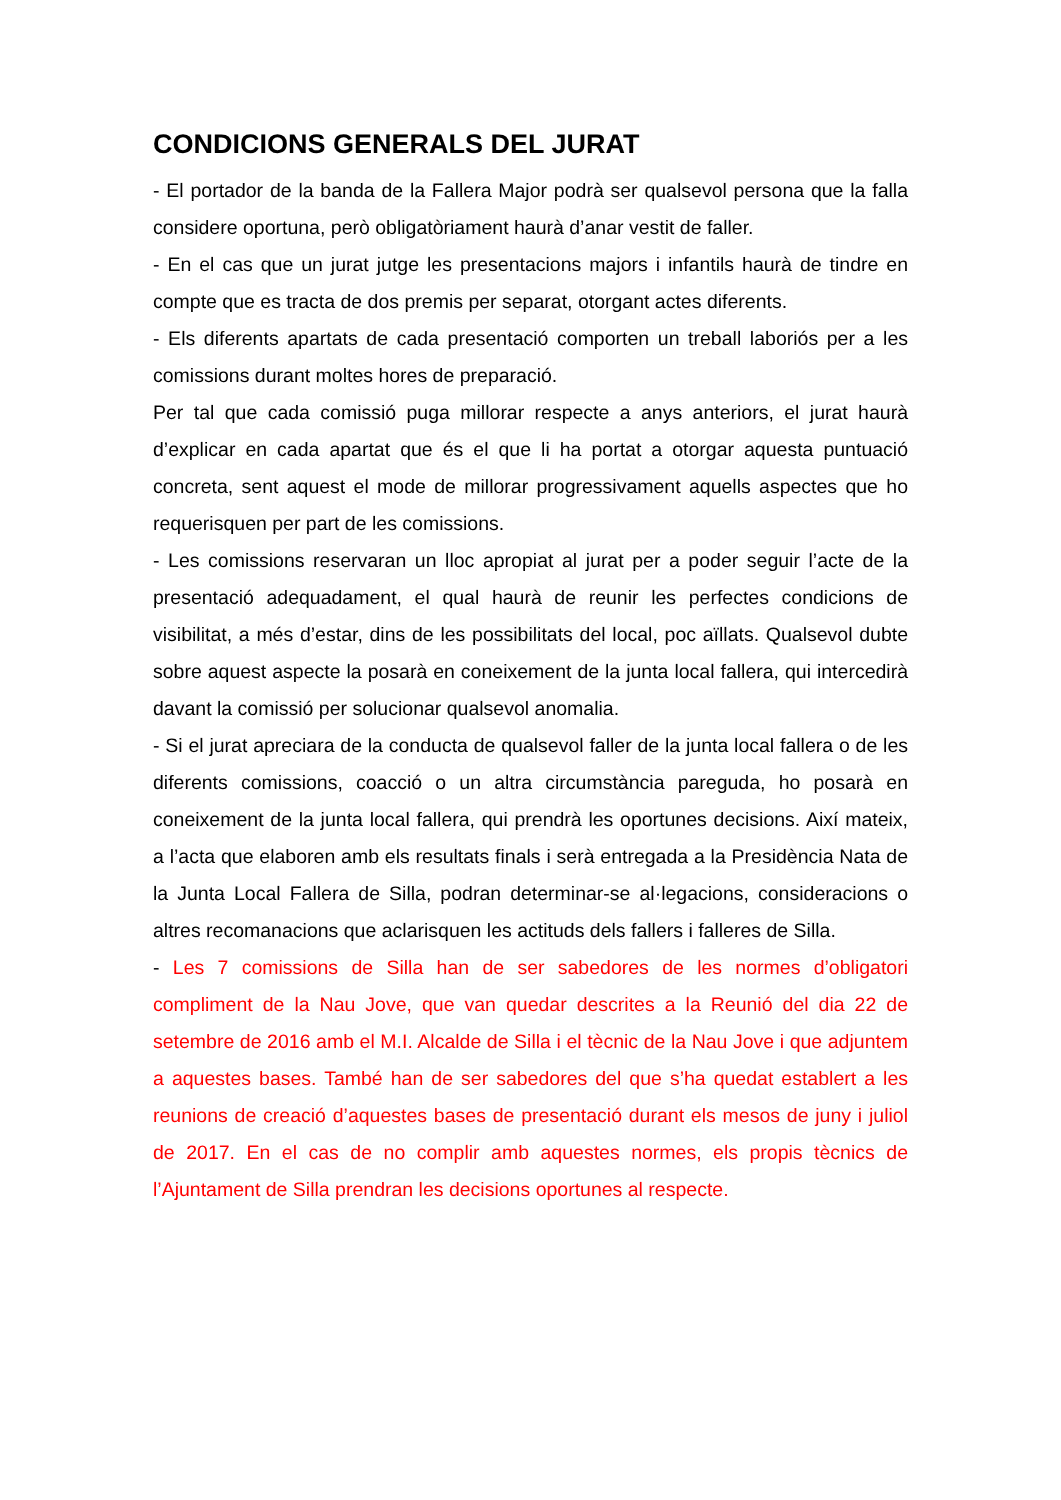CONDICIONS GENERALS DEL JURAT
- El portador de la banda de la Fallera Major podrà ser qualsevol persona que la falla considere oportuna, però obligatòriament haurà d’anar vestit de faller.
- En el cas que un jurat jutge les presentacions majors i infantils haurà de tindre en compte que es tracta de dos premis per separat, otorgant actes diferents.
- Els diferents apartats de cada presentació comporten un treball laboriós per a les comissions durant moltes hores de preparació.
Per tal que cada comissió puga millorar respecte a anys anteriors, el jurat haurà d’explicar en cada apartat que és el que li ha portat a otorgar aquesta puntuació concreta, sent aquest el mode de millorar progressivament aquells aspectes que ho requerisquen per part de les comissions.
- Les comissions reservaran un lloc apropiat al jurat per a poder seguir l’acte de la presentació adequadament, el qual haurà de reunir les perfectes condicions de visibilitat, a més d’estar, dins de les possibilitats del local, poc aïllats. Qualsevol dubte sobre aquest aspecte la posarà en coneixement de la junta local fallera, qui intercedirà davant la comissió per solucionar qualsevol anomalia.
- Si el jurat apreciara de la conducta de qualsevol faller de la junta local fallera o de les diferents comissions, coacció o un altra circumstància pareguda, ho posarà en coneixement de la junta local fallera, qui prendrà les oportunes decisions. Així mateix, a l’acta que elaboren amb els resultats finals i serà entregada a la Presidència Nata de la Junta Local Fallera de Silla, podran determinar-se al·legacions, consideracions o altres recomanacions que aclarisquen les actituds dels fallers i falleres de Silla.
- Les 7 comissions de Silla han de ser sabedores de les normes d’obligatori compliment de la Nau Jove, que van quedar descrites a la Reunió del dia 22 de setembre de 2016 amb el M.I. Alcalde de Silla i el tècnic de la Nau Jove i que adjuntem a aquestes bases. També han de ser sabedores del que s’ha quedat establert a les reunions de creació d’aquestes bases de presentació durant els mesos de juny i juliol de 2017. En el cas de no complir amb aquestes normes, els propis tècnics de l’Ajuntament de Silla prendran les decisions oportunes al respecte.